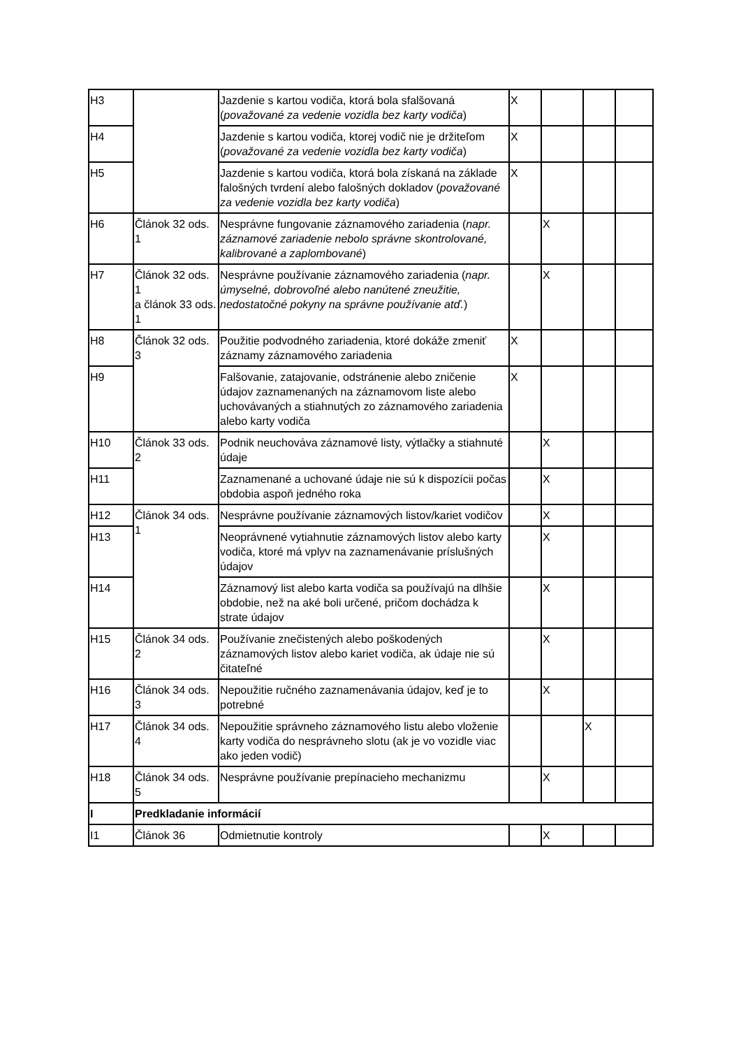| H3 | | Jazdenie s kartou vodiča, ktorá bola sfalšovaná ( považované za vedenie vozidla bez karty vodiča ) | X | | | |
| H4 | | Jazdenie s kartou vodiča, ktorej vodič nie je držiteľom ( považované za vedenie vozidla bez karty vodiča ) | X | | | |
| H5 | | Jazdenie s kartou vodiča, ktorá bola získaná na základe falošných tvrdení alebo falošných dokladov ( považované za vedenie vozidla bez karty vodiča ) | X | | | |
| H6 | Článok 32 ods. 1 | Nesprávne fungovanie záznamového zariadenia ( napr. záznamové zariadenie nebolo správne skontrolované, kalibrované a zaplombované ) | | X | | |
| H7 | Článok 32 ods. 1 a článok 33 ods. 1 | Nesprávne používanie záznamového zariadenia ( napr. úmyselné, dobrovoľné alebo nanútené zneužitie, nedostatočné pokyny na správne používanie atď. ) | | X | | |
| H8 | Článok 32 ods. 3 | Použitie podvodného zariadenia, ktoré dokáže zmeniť záznamy záznamového zariadenia | X | | | |
| H9 | | Falšovanie, zatajovanie, odstránenie alebo zničenie údajov zaznamenaných na záznamovom liste alebo uchovávaných a stiahnutých zo záznamového zariadenia alebo karty vodiča | X | | | |
| H10 | Článok 33 ods. 2 | Podnik neuchováva záznamové listy, výtlačky a stiahnuté údaje | | X | | |
| H11 | | Zaznamenané a uchované údaje nie sú k dispozícii počas obdobia aspoň jedného roka | | X | | |
| H12 | Článok 34 ods. 1 | Nesprávne používanie záznamových listov/kariet vodičov | | X | | |
| H13 | | Neoprávnené vytiahnutie záznamových listov alebo karty vodiča, ktoré má vplyv na zaznamenávanie príslušných údajov | | X | | |
| H14 | | Záznamový list alebo karta vodiča sa používajú na dlhšie obdobie, než na aké boli určené, pričom dochádza k strate údajov | | X | | |
| H15 | Článok 34 ods. 2 | Používanie znečistených alebo poškodených záznamových listov alebo kariet vodiča, ak údaje nie sú čitateľné | | X | | |
| H16 | Článok 34 ods. 3 | Nepoužitie ručného zaznamenávania údajov, keď je to potrebné | | X | | |
| H17 | Článok 34 ods. 4 | Nepoužitie správneho záznamového listu alebo vloženie karty vodiča do nesprávneho slotu (ak je vo vozidle viac ako jeden vodič) | | | X | |
| H18 | Článok 34 ods. 5 | Nesprávne používanie prepínacieho mechanizmu | | X | | |
| I | Predkladanie informácií | | | | | |
| I1 | Článok 36 | Odmietnutie kontroly | | X | | |